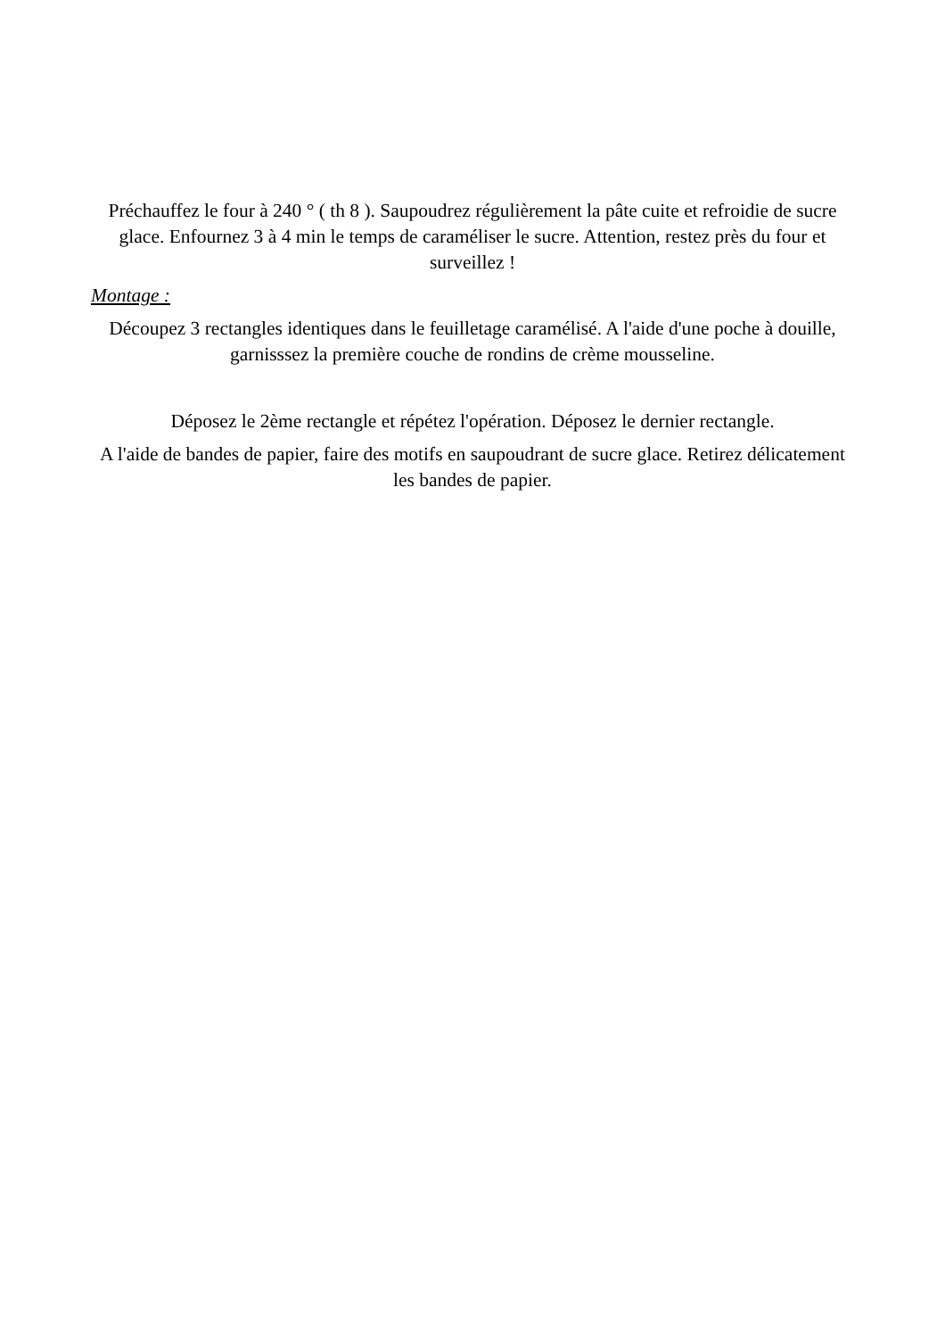Préchauffez le four à 240 ° ( th 8 ). Saupoudrez régulièrement la pâte cuite et refroidie de sucre glace. Enfournez 3 à 4 min le temps de caraméliser le sucre. Attention, restez près du four et surveillez !
Montage :
Découpez 3 rectangles identiques dans le feuilletage caramélisé. A l'aide d'une poche à douille, garnisssez la première couche de rondins de crème mousseline.
Déposez le 2ème rectangle et répétez l'opération. Déposez le dernier rectangle.
A l'aide de bandes de papier, faire des motifs en saupoudrant de sucre glace. Retirez délicatement les bandes de papier.